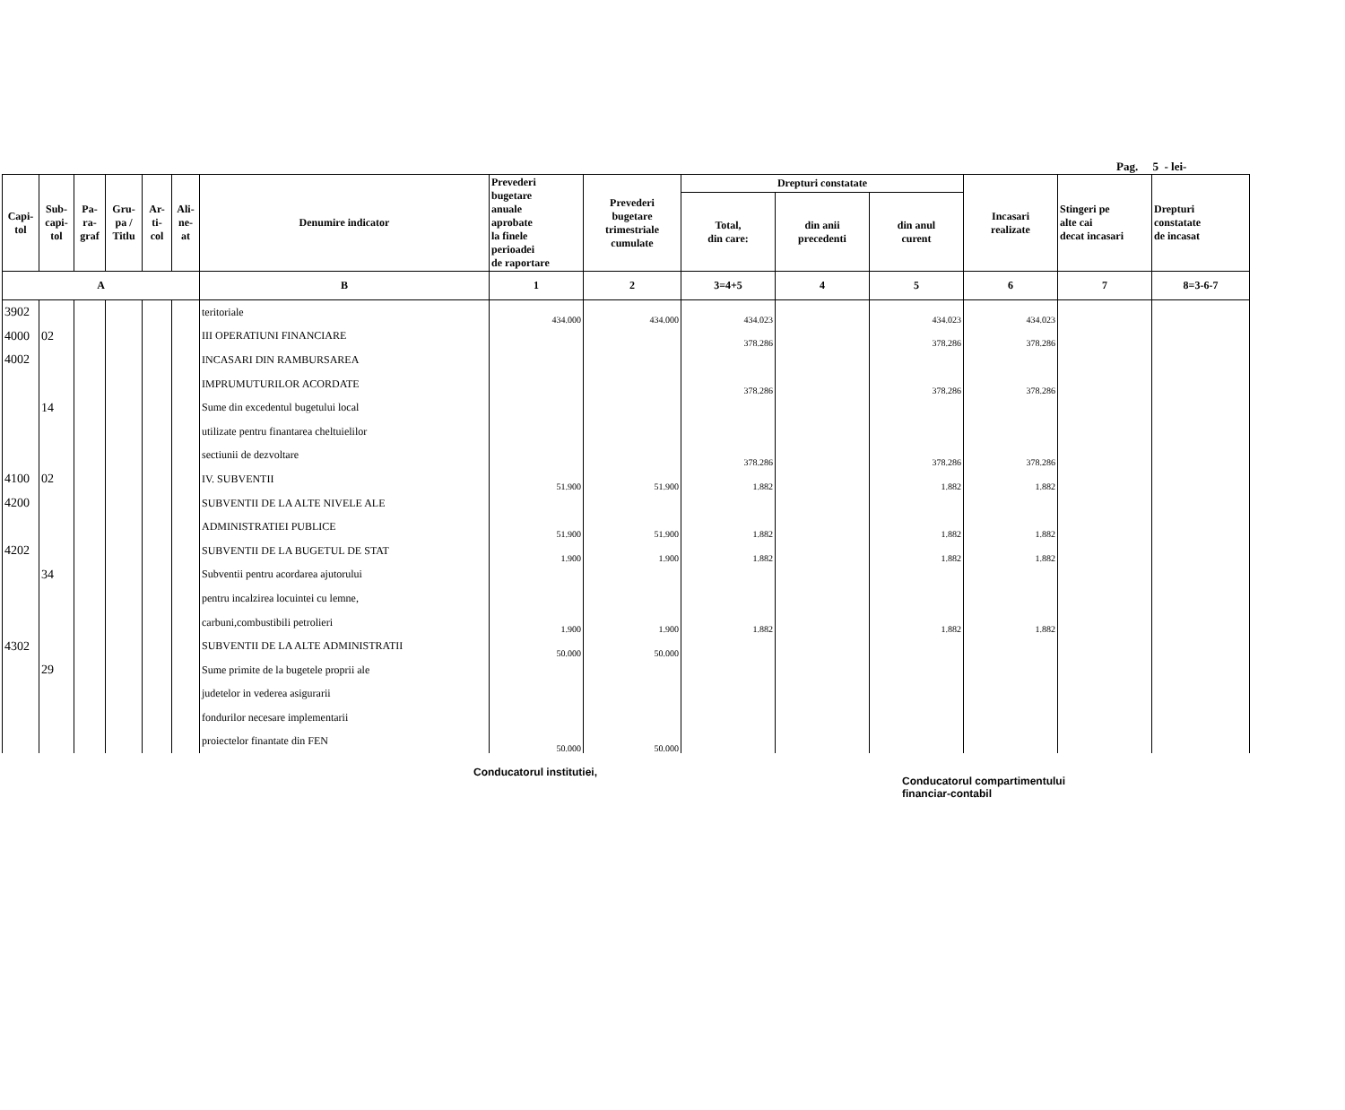Pag. 5 - lei-
| Capi- tol | Sub- capi- tol | Pa- ra- graf | Gru- pa / Titlu | Ar- ti- col | Ali- ne- at | Denumire indicator | Prevederi bugetare anuale aprobate la finele perioadei de raportare | Prevederi bugetare trimestriale cumulate | Drepturi constatate | | | Incasari realizate | Stingeri pe alte cai decat incasari | Drepturi constatate de incasat |
| --- | --- | --- | --- | --- | --- | --- | --- | --- | --- | --- | --- | --- | --- | --- |
| | | | | | | | | | Total, din care: | din anii precedenti | din anul curent | | | |
| A | | | | | | B | 1 | 2 | 3=4+5 | 4 | 5 | 6 | 7 | 8=3-6-7 |
| 3902 | | | | | | teritoriale | 434.000 | 434.000 | 434.023 | | 434.023 | 434.023 | | |
| 4000 | 02 | | | | | III OPERATIUNI FINANCIARE | | | 378.286 | | 378.286 | 378.286 | | |
| 4002 | | | | | | INCASARI DIN RAMBURSAREA | | | | | | | | |
| | | | | | | IMPRUMUTURILOR ACORDATE | | | 378.286 | | 378.286 | 378.286 | | |
| | 14 | | | | | Sume din excedentul bugetului local | | | | | | | | |
| | | | | | | utilizate pentru finantarea cheltuielilor | | | | | | | | |
| | | | | | | sectiunii de dezvoltare | | | 378.286 | | 378.286 | 378.286 | | |
| 4100 | 02 | | | | | IV. SUBVENTII | 51.900 | 51.900 | 1.882 | | 1.882 | 1.882 | | |
| 4200 | | | | | | SUBVENTII DE LA ALTE NIVELE ALE | | | | | | | | |
| | | | | | | ADMINISTRATIEI PUBLICE | 51.900 | 51.900 | 1.882 | | 1.882 | 1.882 | | |
| 4202 | | | | | | SUBVENTII DE LA BUGETUL DE STAT | 1.900 | 1.900 | 1.882 | | 1.882 | 1.882 | | |
| | 34 | | | | | Subventii pentru acordarea ajutorului | | | | | | | | |
| | | | | | | pentru incalzirea locuintei cu lemne, | | | | | | | | |
| | | | | | | carbuni,combustibili petrolieri | 1.900 | 1.900 | 1.882 | | 1.882 | 1.882 | | |
| 4302 | | | | | | SUBVENTII DE LA ALTE ADMINISTRATII | 50.000 | 50.000 | | | | | | |
| | 29 | | | | | Sume primite de la bugetele proprii ale | | | | | | | | |
| | | | | | | judetelor in vederea asigurarii | | | | | | | | |
| | | | | | | fondurilor necesare implementarii | | | | | | | | |
| | | | | | | proiectelor finantate din FEN | 50.000 | 50.000 | | | | | | |
Conducatorul institutiei,
Conducatorul compartimentului
financiar-contabil